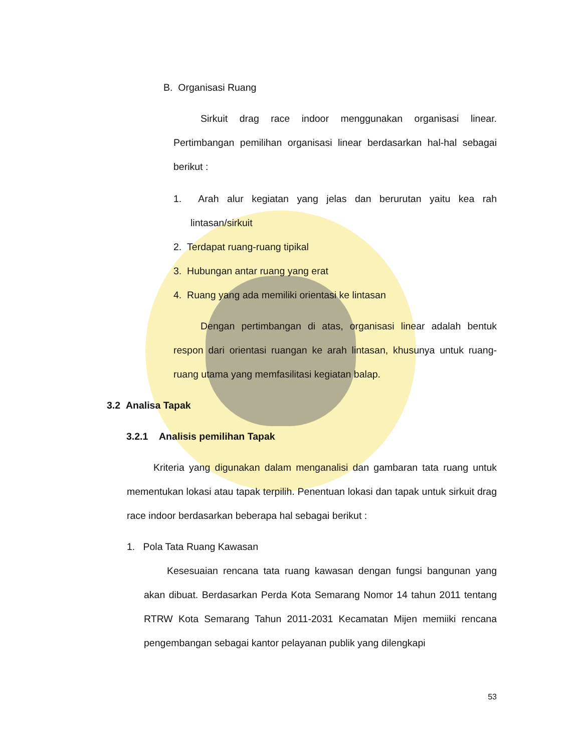B. Organisasi Ruang
Sirkuit drag race indoor menggunakan organisasi linear. Pertimbangan pemilihan organisasi linear berdasarkan hal-hal sebagai berikut :
1. Arah alur kegiatan yang jelas dan berurutan yaitu kea rah lintasan/sirkuit
2. Terdapat ruang-ruang tipikal
3. Hubungan antar ruang yang erat
4. Ruang yang ada memiliki orientasi ke lintasan
Dengan pertimbangan di atas, organisasi linear adalah bentuk respon dari orientasi ruangan ke arah lintasan, khusunya untuk ruang-ruang utama yang memfasilitasi kegiatan balap.
3.2 Analisa Tapak
3.2.1 Analisis pemilihan Tapak
Kriteria yang digunakan dalam menganalisi dan gambaran tata ruang untuk mementukan lokasi atau tapak terpilih. Penentuan lokasi dan tapak untuk sirkuit drag race indoor berdasarkan beberapa hal sebagai berikut :
1. Pola Tata Ruang Kawasan
Kesesuaian rencana tata ruang kawasan dengan fungsi bangunan yang akan dibuat. Berdasarkan Perda Kota Semarang Nomor 14 tahun 2011 tentang RTRW Kota Semarang Tahun 2011-2031 Kecamatan Mijen memiiki rencana pengembangan sebagai kantor pelayanan publik yang dilengkapi
53